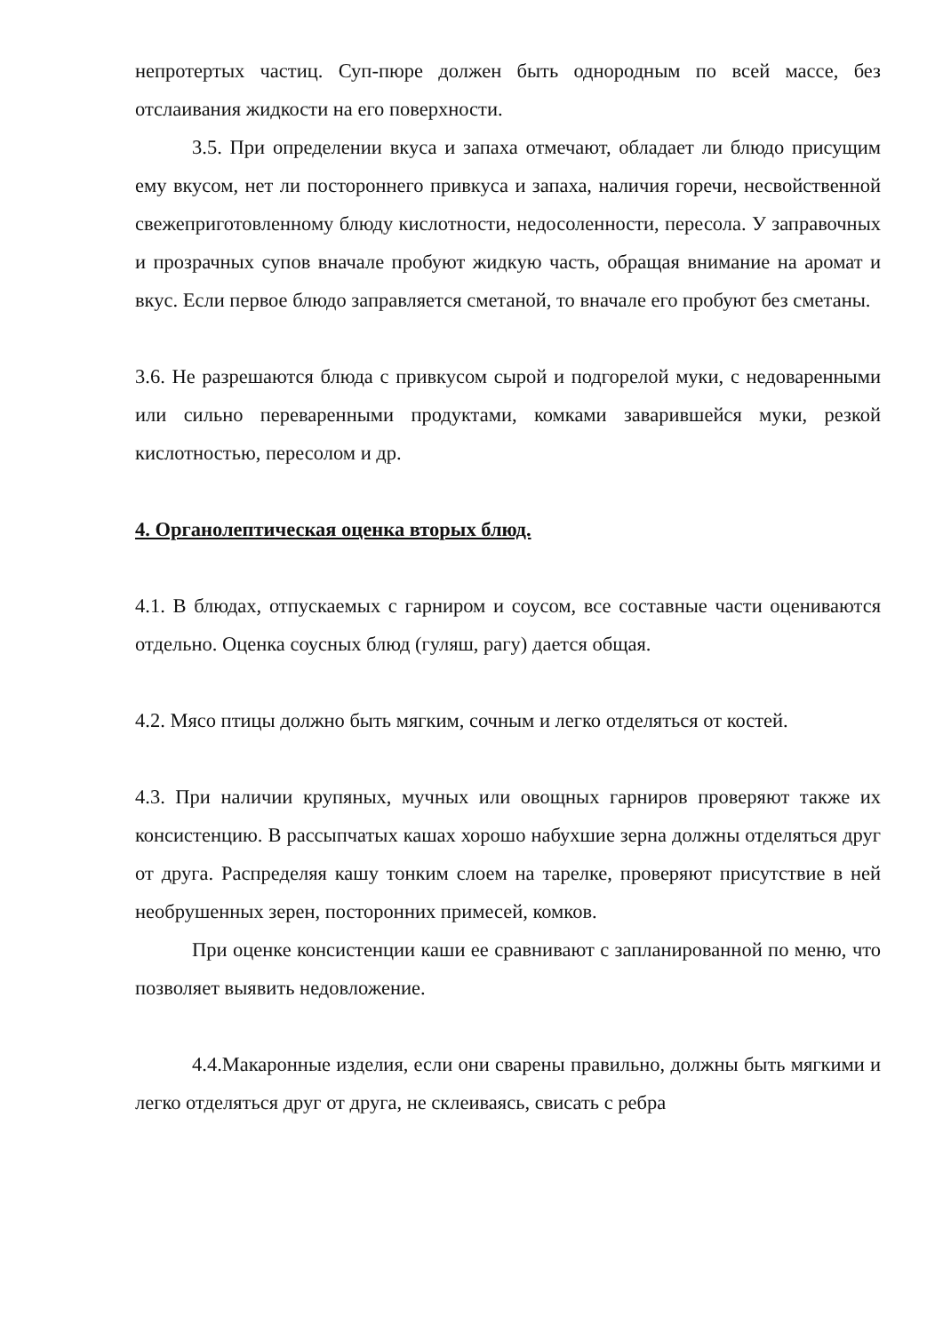непротертых частиц. Суп-пюре должен быть однородным по всей массе, без отслаивания жидкости на его поверхности.
3.5. При определении вкуса и запаха отмечают, обладает ли блюдо присущим ему вкусом, нет ли постороннего привкуса и запаха, наличия горечи, несвойственной свежеприготовленному блюду кислотности, недосоленности, пересола. У заправочных и прозрачных супов вначале пробуют жидкую часть, обращая внимание на аромат и вкус. Если первое блюдо заправляется сметаной, то вначале его пробуют без сметаны.
3.6. Не разрешаются блюда с привкусом сырой и подгорелой муки, с недоваренными или сильно переваренными продуктами, комками заварившейся муки, резкой кислотностью, пересолом и др.
4. Органолептическая оценка вторых блюд.
4.1. В блюдах, отпускаемых с гарниром и соусом, все составные части оцениваются отдельно. Оценка соусных блюд (гуляш, рагу) дается общая.
4.2. Мясо птицы должно быть мягким, сочным и легко отделяться от костей.
4.3. При наличии крупяных, мучных или овощных гарниров проверяют также их консистенцию. В рассыпчатых кашах хорошо набухшие зерна должны отделяться друг от друга. Распределяя кашу тонким слоем на тарелке, проверяют присутствие в ней необрушенных зерен, посторонних примесей, комков.
При оценке консистенции каши ее сравнивают с запланированной по меню, что позволяет выявить недовложение.
4.4.Макаронные изделия, если они сварены правильно, должны быть мягкими и легко отделяться друг от друга, не склеиваясь, свисать с ребра